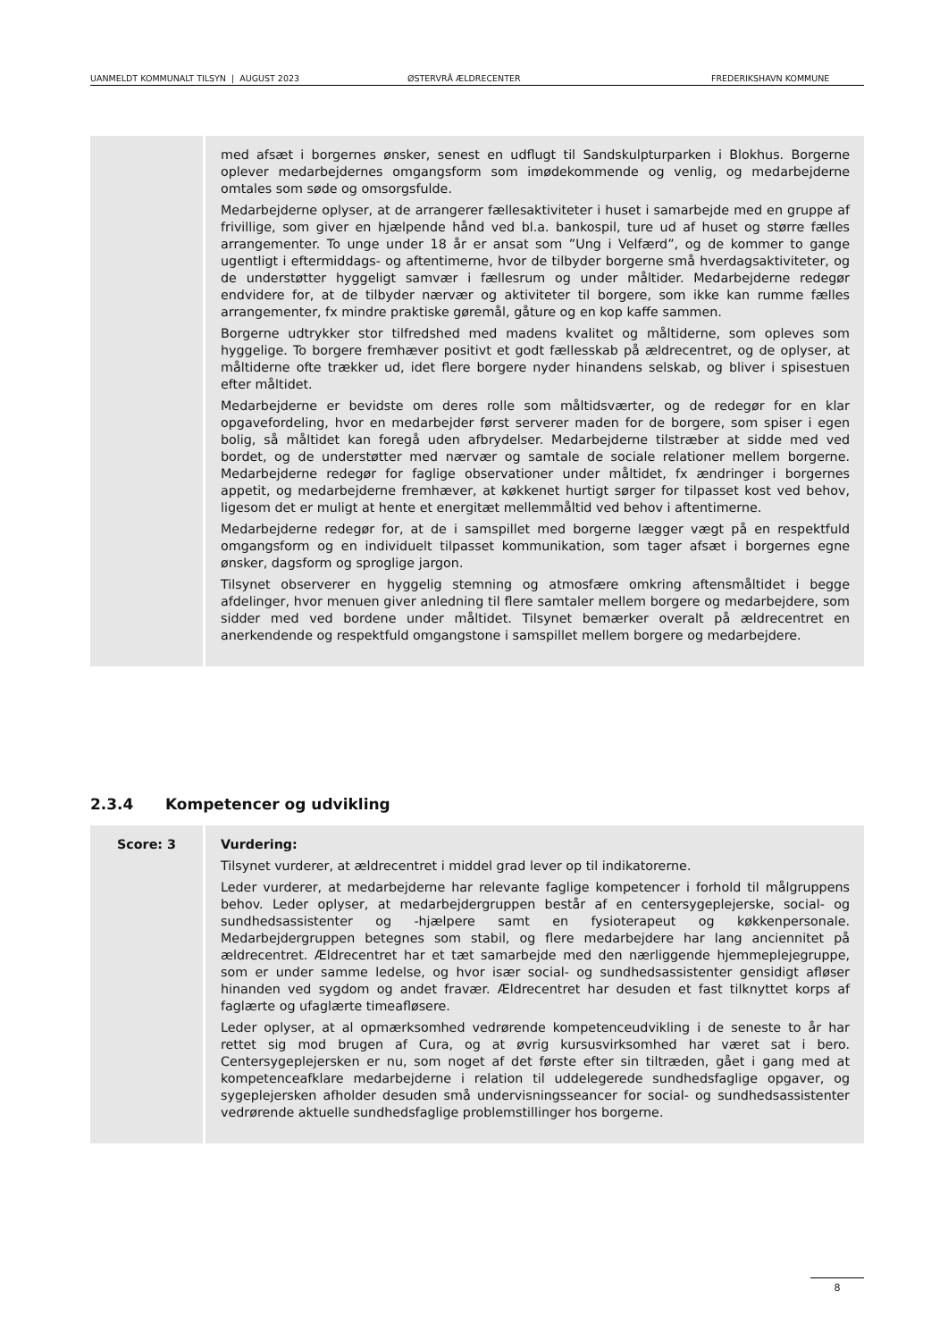UANMELDT KOMMUNALT TILSYN | AUGUST 2023 ØSTERVRÅ ÆLDRECENTER FREDERIKSHAVN KOMMUNE
| | med afsæt i borgernes ønsker, senest en udflugt til Sandskulpturparken i Blokhus. Borgerne oplever medarbejdernes omgangsform som imødekommende og venlig, og medarbejderne omtales som søde og omsorgsfulde. Medarbejderne oplyser, at de arrangerer fællesaktiviteter i huset i samarbejde med en gruppe af frivillige, som giver en hjælpende hånd ved bl.a. bankospil, ture ud af huset og større fælles arrangementer. To unge under 18 år er ansat som ”Ung i Velfærd”, og de kommer to gange ugentligt i eftermiddags- og aftentimerne, hvor de tilbyder borgerne små hverdagsaktiviteter, og de understøtter hyggeligt samvær i fællesrum og under måltider. Medarbejderne redegør endvidere for, at de tilbyder nærvær og aktiviteter til borgere, som ikke kan rumme fælles arrangementer, fx mindre praktiske gøremål, gåture og en kop kaffe sammen. Borgerne udtrykker stor tilfredshed med madens kvalitet og måltiderne, som opleves som hyggelige. To borgere fremhæver positivt et godt fællesskab på ældrecentret, og de oplyser, at måltiderne ofte trækker ud, idet flere borgere nyder hinandens selskab, og bliver i spisestuen efter måltidet. Medarbejderne er bevidste om deres rolle som måltidsværter, og de redegør for en klar opgavefordeling, hvor en medarbejder først serverer maden for de borgere, som spiser i egen bolig, så måltidet kan foregå uden afbrydelser. Medarbejderne tilstræber at sidde med ved bordet, og de understøtter med nærvær og samtale de sociale relationer mellem borgerne. Medarbejderne redegør for faglige observationer under måltidet, fx ændringer i borgernes appetit, og medarbejderne fremhæver, at køkkenet hurtigt sørger for tilpasset kost ved behov, ligesom det er muligt at hente et energitæt mellemmåltid ved behov i aftentimerne. Medarbejderne redegør for, at de i samspillet med borgerne lægger vægt på en respektfuld omgangsform og en individuelt tilpasset kommunikation, som tager afsæt i borgernes egne ønsker, dagsform og sproglige jargon. Tilsynet observerer en hyggelig stemning og atmosfære omkring aftensmåltidet i begge afdelinger, hvor menuen giver anledning til flere samtaler mellem borgere og medarbejdere, som sidder med ved bordene under måltidet. Tilsynet bemærker overalt på ældrecentret en anerkendende og respektfuld omgangstone i samspillet mellem borgere og medarbejdere. |
2.3.4 Kompetencer og udvikling
| Score: 3 | Vurdering: Tilsynet vurderer, at ældrecentret i middel grad lever op til indikatorerne. Leder vurderer, at medarbejderne har relevante faglige kompetencer i forhold til målgruppens behov. Leder oplyser, at medarbejdergruppen består af en centersygeplejerske, social- og sundhedsassistenter og -hjælpere samt en fysioterapeut og køkkenpersonale. Medarbejdergruppen betegnes som stabil, og flere medarbejdere har lang anciennitet på ældrecentret. Ældrecentret har et tæt samarbejde med den nærliggende hjemmeplejegruppe, som er under samme ledelse, og hvor især social- og sundhedsassistenter gensidigt afløser hinanden ved sygdom og andet fravær. Ældrecentret har desuden et fast tilknyttet korps af faglærte og ufaglærte timeafløsere. Leder oplyser, at al opmærksomhed vedrørende kompetenceudvikling i de seneste to år har rettet sig mod brugen af Cura, og at øvrig kursusvirksomhed har været sat i bero. Centersygeplejersken er nu, som noget af det første efter sin tiltræden, gået i gang med at kompetenceafklare medarbejderne i relation til uddelegerede sundhedsfaglige opgaver, og sygeplejersken afholder desuden små undervisningsseancer for social- og sundhedsassistenter vedrørende aktuelle sundhedsfaglige problemstillinger hos borgerne. |
8